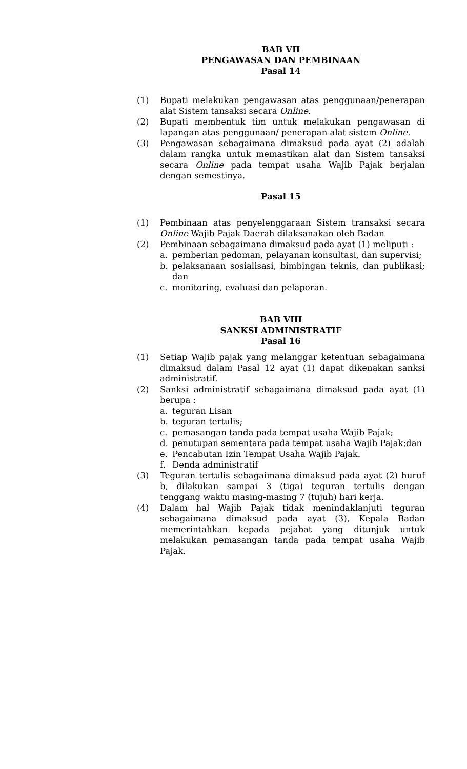BAB VII
PENGAWASAN DAN PEMBINAAN
Pasal 14
(1) Bupati melakukan pengawasan atas penggunaan/penerapan alat Sistem tansaksi secara Online.
(2) Bupati membentuk tim untuk melakukan pengawasan di lapangan atas penggunaan/ penerapan alat sistem Online.
(3) Pengawasan sebagaimana dimaksud pada ayat (2) adalah dalam rangka untuk memastikan alat dan Sistem tansaksi secara Online pada tempat usaha Wajib Pajak berjalan dengan semestinya.
Pasal 15
(1) Pembinaan atas penyelenggaraan Sistem transaksi secara Online Wajib Pajak Daerah dilaksanakan oleh Badan
(2) Pembinaan sebagaimana dimaksud pada ayat (1) meliputi :
a. pemberian pedoman, pelayanan konsultasi, dan supervisi;
b. pelaksanaan sosialisasi, bimbingan teknis, dan publikasi; dan
c. monitoring, evaluasi dan pelaporan.
BAB VIII
SANKSI ADMINISTRATIF
Pasal 16
(1) Setiap Wajib pajak yang melanggar ketentuan sebagaimana dimaksud dalam Pasal 12 ayat (1) dapat dikenakan sanksi administratif.
(2) Sanksi administratif sebagaimana dimaksud pada ayat (1) berupa :
a. teguran Lisan
b. teguran tertulis;
c. pemasangan tanda pada tempat usaha Wajib Pajak;
d. penutupan sementara pada tempat usaha Wajib Pajak;dan
e. Pencabutan Izin Tempat Usaha Wajib Pajak.
f. Denda administratif
(3) Teguran tertulis sebagaimana dimaksud pada ayat (2) huruf b, dilakukan sampai 3 (tiga) teguran tertulis dengan tenggang waktu masing-masing 7 (tujuh) hari kerja.
(4) Dalam hal Wajib Pajak tidak menindaklanjuti teguran sebagaimana dimaksud pada ayat (3), Kepala Badan memerintahkan kepada pejabat yang ditunjuk untuk melakukan pemasangan tanda pada tempat usaha Wajib Pajak.